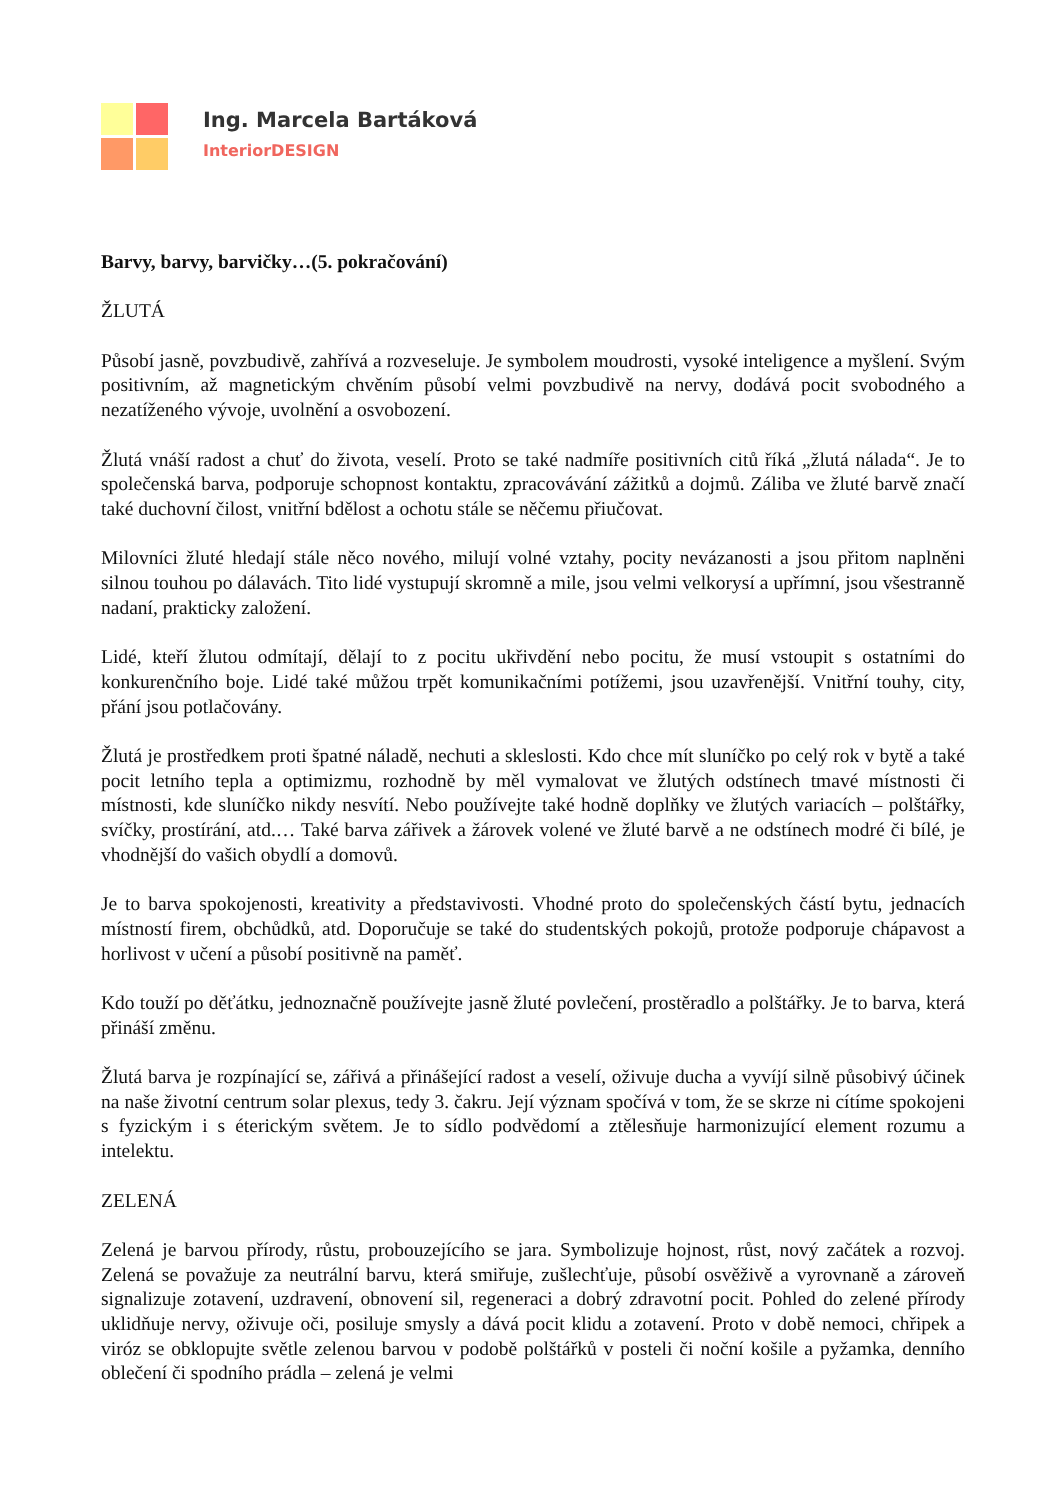Ing. Marcela Bartáková
InteriorDESIGN
Barvy, barvy, barvičky…(5. pokračování)
ŽLUTÁ
Působí jasně, povzbudivě, zahřívá a rozveseluje. Je symbolem moudrosti, vysoké inteligence a myšlení. Svým positivním, až magnetickým chvěním působí velmi povzbudivě na nervy, dodává pocit svobodného a nezatíženého vývoje, uvolnění a osvobození.
Žlutá vnáší radost a chuť do života, veselí. Proto se také nadmíře positivních citů říká „žlutá nálada“. Je to společenská barva, podporuje schopnost kontaktu, zpracovávání zážitků a dojmů. Záliba ve žluté barvě značí také duchovní čilost, vnitřní bdělost a ochotu stále se něčemu přiučovat.
Milovníci žluté hledají stále něco nového, milují volné vztahy, pocity nevázanosti a jsou přitom naplněni silnou touhou po dálavách. Tito lidé vystupují skromně a mile, jsou velmi velkorysí a upřímní, jsou všestranně nadaní, prakticky založení.
Lidé, kteří žlutou odmítají, dělají to z pocitu ukřivdění nebo pocitu, že musí vstoupit s ostatními do konkurenčního boje. Lidé také můžou trpět komunikačními potížemi, jsou uzavřenější. Vnitřní touhy, city, přání jsou potlačovány.
Žlutá je prostředkem proti špatné náladě, nechuti a skleslosti. Kdo chce mít sluníčko po celý rok v bytě a také pocit letního tepla a optimizmu, rozhodně by měl vymalovat ve žlutých odstínech tmavé místnosti či místnosti, kde sluníčko nikdy nesvítí. Nebo používejte také hodně doplňky ve žlutých variacích – polštářky, svíčky, prostírání, atd.… Také barva zářivek a žárovek volené ve žluté barvě a ne odstínech modré či bílé, je vhodnější do vašich obydlí a domovů.
Je to barva spokojenosti, kreativity a představivosti. Vhodné proto do společenských částí bytu, jednacích místností firem, obchůdků, atd. Doporučuje se také do studentských pokojů, protože podporuje chápavost a horlivost v učení a působí positivně na paměť.
Kdo touží po děťátku, jednoznačně používejte jasně žluté povlečení, prostěradlo a polštářky. Je to barva, která přináší změnu.
Žlutá barva je rozpínající se, zářivá a přinášející radost a veselí, oživuje ducha a vyvíjí silně působivý účinek na naše životní centrum solar plexus, tedy 3. čakru. Její význam spočívá v tom, že se skrze ni cítíme spokojeni s fyzickým i s éterickým světem. Je to sídlo podvědomí a ztělesňuje harmonizující element rozumu a intelektu.
ZELENÁ
Zelená je barvou přírody, růstu, probouzejícího se jara. Symbolizuje hojnost, růst, nový začátek a rozvoj. Zelená se považuje za neutrální barvu, která smiřuje, zušlechťuje, působí osvěživě a vyrovnaně a zároveň signalizuje zotavení, uzdravení, obnovení sil, regeneraci a dobrý zdravotní pocit. Pohled do zelené přírody uklidňuje nervy, oživuje oči, posiluje smysly a dává pocit klidu a zotavení. Proto v době nemoci, chřipek a viróz se obklopujte světle zelenou barvou v podobě polštářků v posteli či noční košile a pyžamka, denního oblečení či spodního prádla – zelená je velmi